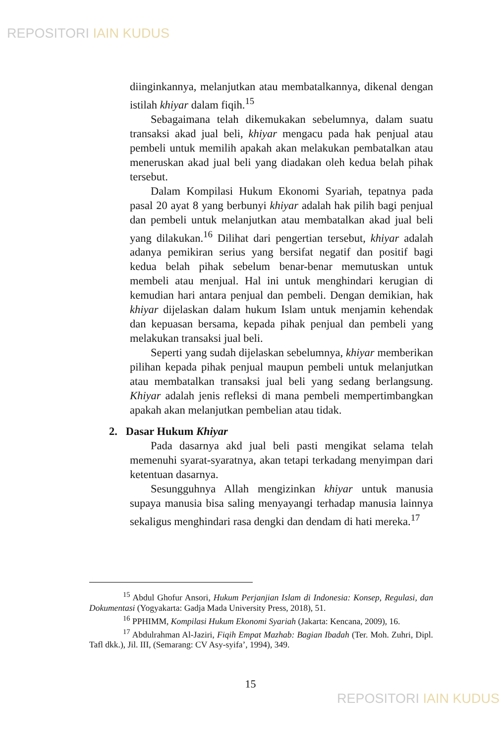REPOSITORI IAIN KUDUS
diinginkannya, melanjutkan atau membatalkannya, dikenal dengan istilah khiyar dalam fiqih.<sup>15</sup>
Sebagaimana telah dikemukakan sebelumnya, dalam suatu transaksi akad jual beli, khiyar mengacu pada hak penjual atau pembeli untuk memilih apakah akan melakukan pembatalkan atau meneruskan akad jual beli yang diadakan oleh kedua belah pihak tersebut.
Dalam Kompilasi Hukum Ekonomi Syariah, tepatnya pada pasal 20 ayat 8 yang berbunyi khiyar adalah hak pilih bagi penjual dan pembeli untuk melanjutkan atau membatalkan akad jual beli yang dilakukan.<sup>16</sup> Dilihat dari pengertian tersebut, khiyar adalah adanya pemikiran serius yang bersifat negatif dan positif bagi kedua belah pihak sebelum benar-benar memutuskan untuk membeli atau menjual. Hal ini untuk menghindari kerugian di kemudian hari antara penjual dan pembeli. Dengan demikian, hak khiyar dijelaskan dalam hukum Islam untuk menjamin kehendak dan kepuasan bersama, kepada pihak penjual dan pembeli yang melakukan transaksi jual beli.
Seperti yang sudah dijelaskan sebelumnya, khiyar memberikan pilihan kepada pihak penjual maupun pembeli untuk melanjutkan atau membatalkan transaksi jual beli yang sedang berlangsung. Khiyar adalah jenis refleksi di mana pembeli mempertimbangkan apakah akan melanjutkan pembelian atau tidak.
2. Dasar Hukum Khiyar
Pada dasarnya akd jual beli pasti mengikat selama telah memenuhi syarat-syaratnya, akan tetapi terkadang menyimpan dari ketentuan dasarnya.
Sesungguhnya Allah mengizinkan khiyar untuk manusia supaya manusia bisa saling menyayangi terhadap manusia lainnya sekaligus menghindari rasa dengki dan dendam di hati mereka.<sup>17</sup>
<sup>15</sup> Abdul Ghofur Ansori, Hukum Perjanjian Islam di Indonesia: Konsep, Regulasi, dan Dokumentasi (Yogyakarta: Gadja Mada University Press, 2018), 51.
<sup>16</sup> PPHIMM, Kompilasi Hukum Ekonomi Syariah (Jakarta: Kencana, 2009), 16.
<sup>17</sup> Abdulrahman Al-Jaziri, Fiqih Empat Mazhab: Bagian Ibadah (Ter. Moh. Zuhri, Dipl. Tafl dkk.), Jil. III, (Semarang: CV Asy-syifa’, 1994), 349.
15
REPOSITORI IAIN KUDUS